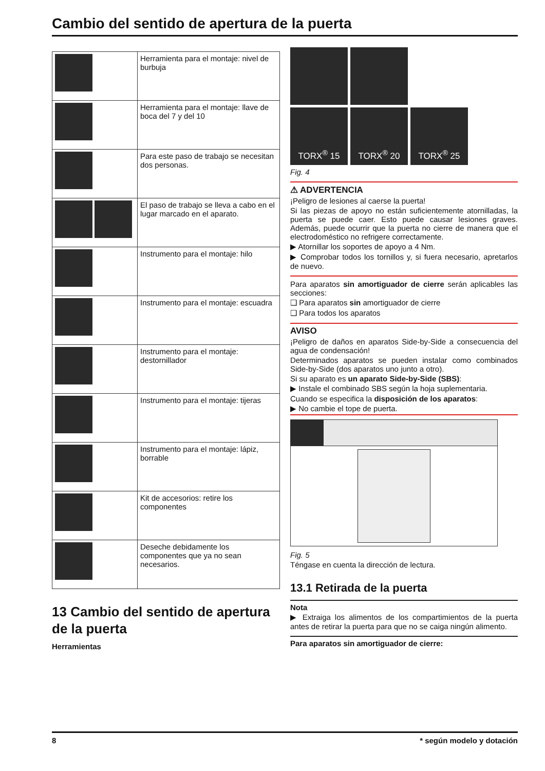Cambio del sentido de apertura de la puerta
| | Herramienta para el montaje: nivel de burbuja |
| | Herramienta para el montaje: llave de boca del 7 y del 10 |
| | Para este paso de trabajo se necesitan dos personas. |
| | El paso de trabajo se lleva a cabo en el lugar marcado en el aparato. |
| | Instrumento para el montaje: hilo |
| | Instrumento para el montaje: escuadra |
| | Instrumento para el montaje: destornillador |
| | Instrumento para el montaje: tijeras |
| | Instrumento para el montaje: lápiz, borrable |
| | Kit de accesorios: retire los componentes |
| | Deseche debidamente los componentes que ya no sean necesarios. |
13 Cambio del sentido de apertura de la puerta
Herramientas
TORX<sup>®</sup> 15 TORX<sup>®</sup> 20 TORX<sup>®</sup> 25
Fig. 4
⚠ ADVERTENCIA
¡Peligro de lesiones al caerse la puerta!
Si las piezas de apoyo no están suficientemente atornilladas, la puerta se puede caer. Esto puede causar lesiones graves. Además, puede ocurrir que la puerta no cierre de manera que el electrodoméstico no refrigere correctamente.
▶ Atornillar los soportes de apoyo a 4 Nm.
▶ Comprobar todos los tornillos y, si fuera necesario, apretarlos de nuevo.
Para aparatos sin amortiguador de cierre serán aplicables las secciones:
❑ Para aparatos sin amortiguador de cierre
❑ Para todos los aparatos
AVISO
¡Peligro de daños en aparatos Side-by-Side a consecuencia del agua de condensación!
Determinados aparatos se pueden instalar como combinados Side-by-Side (dos aparatos uno junto a otro).
Si su aparato es un aparato Side-by-Side (SBS):
▶ Instale el combinado SBS según la hoja suplementaria.
Cuando se especifica la disposición de los aparatos:
▶ No cambie el tope de puerta.
Fig. 5
Téngase en cuenta la dirección de lectura.
13.1 Retirada de la puerta
Nota
▶ Extraiga los alimentos de los compartimientos de la puerta antes de retirar la puerta para que no se caiga ningún alimento.
Para aparatos sin amortiguador de cierre:
8 * según modelo y dotación